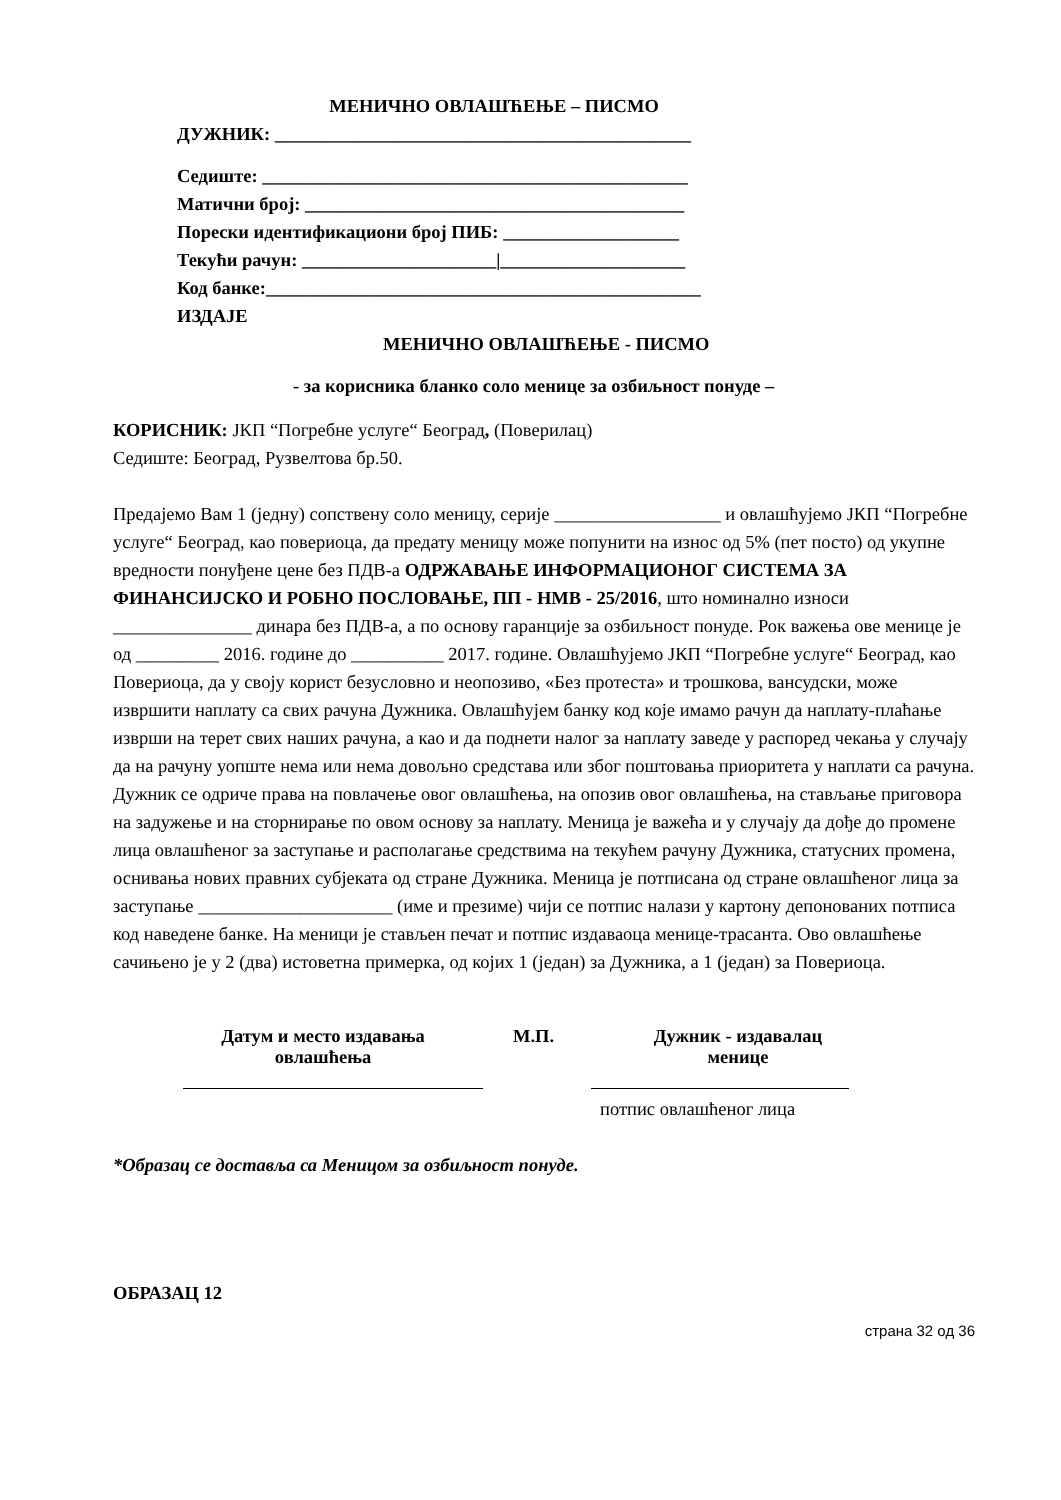МЕНИЧНО ОВЛАШЋЕЊЕ – ПИСМО
ДУЖНИК: _____________________________________________
Седиште: ______________________________________________
Матични број: _________________________________________
Порески идентификациони број ПИБ: ___________________
Текући рачун: _____________________|____________________
Код банке:_______________________________________________
ИЗДАЈЕ
МЕНИЧНО ОВЛАШЋЕЊЕ - ПИСМО
- за корисника бланко соло менице за озбиљност понуде –
КОРИСНИК: ЈКП “Погребне услуге“ Београд, (Поверилац)
Седиште: Београд, Рузвелтова бр.50.
Предајемо Вам 1 (једну) сопствену соло меницу, серије __________________ и овлашћујемо ЈКП “Погребне услуге“ Београд, као повериоца, да предату меницу може попунити на износ од 5% (пет посто) од укупне вредности понуђене цене без ПДВ-а ОДРЖАВАЊЕ ИНФОРМАЦИОНОГ СИСТЕМА ЗА ФИНАНСИЈСКО И РОБНО ПОСЛОВАЊЕ, ПП - НМВ - 25/2016, што номинално износи _______________ динара без ПДВ-а, а по основу гаранције за озбиљност понуде. Рок важења ове менице је од _________ 2016. године до __________ 2017. године. Овлашћујемо ЈКП “Погребне услуге“ Београд, као Повериоца, да у своју корист безусловно и неопозиво, «Без протеста» и трошкова, вансудски, може извршити наплату са свих рачуна Дужника. Овлашћујем банку код које имамо рачун да наплату-плаћање изврши на терет свих наших рачуна, а као и да поднети налог за наплату заведе у распоред чекања у случају да на рачуну уопште нема или нема довољно средстава или због поштовања приоритета у наплати са рачуна. Дужник се одриче права на повлачење овог овлашћења, на опозив овог овлашћења, на стављање приговора на задужење и на сторнирање по овом основу за наплату. Меница је важећа и у случају да дође до промене лица овлашћеног за заступање и располагање средствима на текућем рачуну Дужника, статусних промена, оснивања нових правних субјеката од стране Дужника. Меница је потписана од стране овлашћеног лица за заступање _____________________ (име и презиме) чији се потпис налази у картону депонованих потписа код наведене банке. На меници је стављен печат и потпис издаваоца менице-трасанта. Ово овлашћење сачињено је у 2 (два) истоветна примерка, од којих 1 (један) за Дужника, а 1 (један) за Повериоца.
Датум и место издавања
овлашћења
М.П. Дужник - издавалац
менице
потпис овлашћеног лица
*Образац се доставља са Меницом за озбиљност понуде.
ОБРАЗАЦ 12
страна 32 од 36